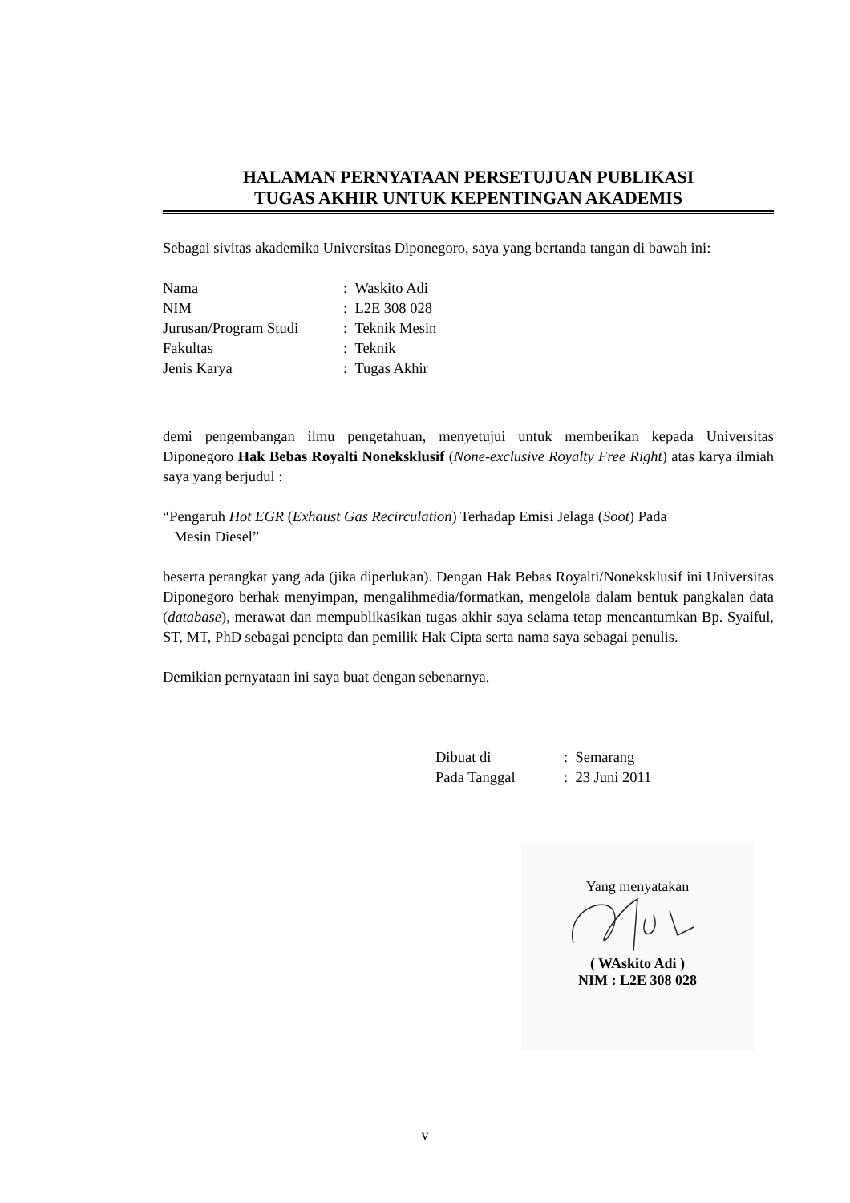HALAMAN PERNYATAAN PERSETUJUAN PUBLIKASI
TUGAS AKHIR UNTUK KEPENTINGAN AKADEMIS
Sebagai sivitas akademika Universitas Diponegoro, saya yang bertanda tangan di bawah ini:
| Nama | : Waskito Adi |
| NIM | : L2E 308 028 |
| Jurusan/Program Studi | : Teknik Mesin |
| Fakultas | : Teknik |
| Jenis Karya | : Tugas Akhir |
demi pengembangan ilmu pengetahuan, menyetujui untuk memberikan kepada Universitas Diponegoro Hak Bebas Royalti Noneksklusif (None-exclusive Royalty Free Right) atas karya ilmiah saya yang berjudul :
“Pengaruh Hot EGR (Exhaust Gas Recirculation) Terhadap Emisi Jelaga (Soot) Pada
Mesin Diesel”
beserta perangkat yang ada (jika diperlukan). Dengan Hak Bebas Royalti/Noneksklusif ini Universitas Diponegoro berhak menyimpan, mengalihmedia/formatkan, mengelola dalam bentuk pangkalan data (database), merawat dan mempublikasikan tugas akhir saya selama tetap mencantumkan Bp. Syaiful, ST, MT, PhD sebagai pencipta dan pemilik Hak Cipta serta nama saya sebagai penulis.
Demikian pernyataan ini saya buat dengan sebenarnya.
| Dibuat di | : Semarang |
| Pada Tanggal | : 23 Juni 2011 |
Yang menyatakan
( WAskito Adi )
NIM : L2E 308 028
v